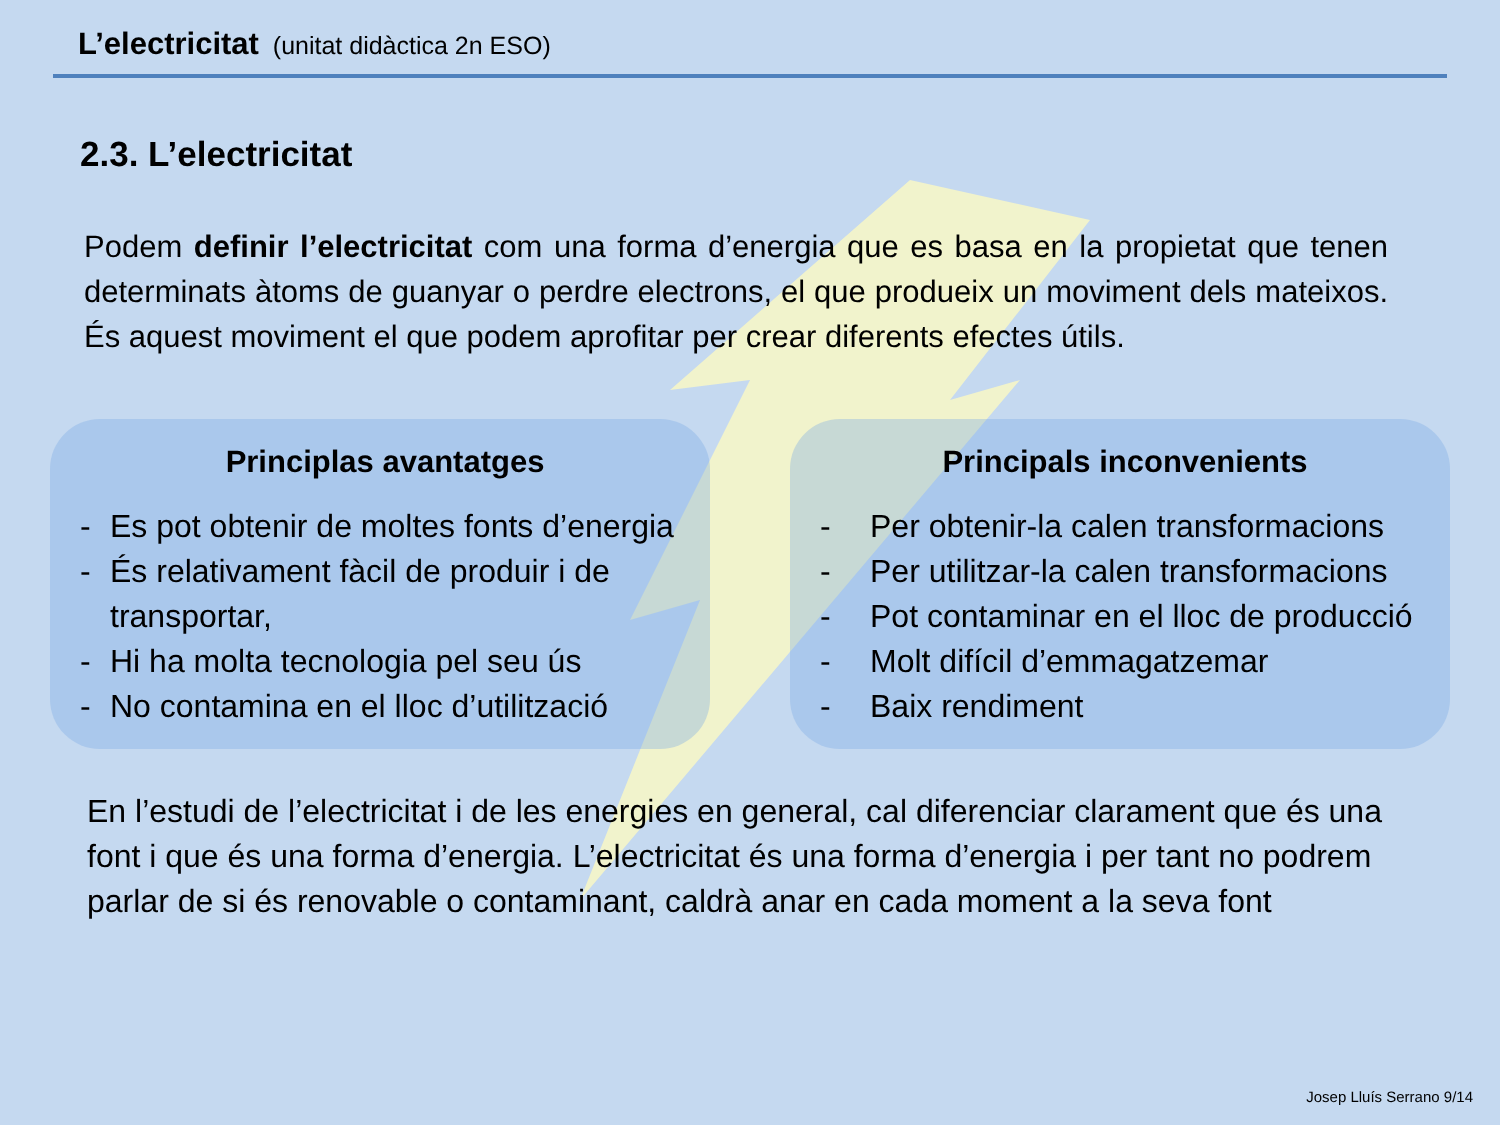L’electricitat (unitat didàctica 2n ESO)
2.3. L’electricitat
Podem definir l’electricitat com una forma d’energia que es basa en la propietat que tenen determinats àtoms de guanyar o perdre electrons, el que produeix un moviment dels mateixos. És aquest moviment el que podem aprofitar per crear diferents efectes útils.
Principlas avantatges
- Es pot obtenir de moltes fonts d’energia
- És relativament fàcil de produir i de transportar,
- Hi ha molta tecnologia pel seu ús
- No contamina en el lloc d’utilització
Principals inconvenients
- Per obtenir-la calen transformacions
- Per utilitzar-la calen transformacions
- Pot contaminar en el lloc de producció
- Molt difícil d’emmagatzemar
- Baix rendiment
En l’estudi de l’electricitat i de les energies en general, cal diferenciar clarament que és una font i que és una forma d’energia. L’electricitat és una forma d’energia i per tant no podrem parlar de si és renovable o contaminant, caldrà anar en cada moment a la seva font
Josep Lluís Serrano 9/14